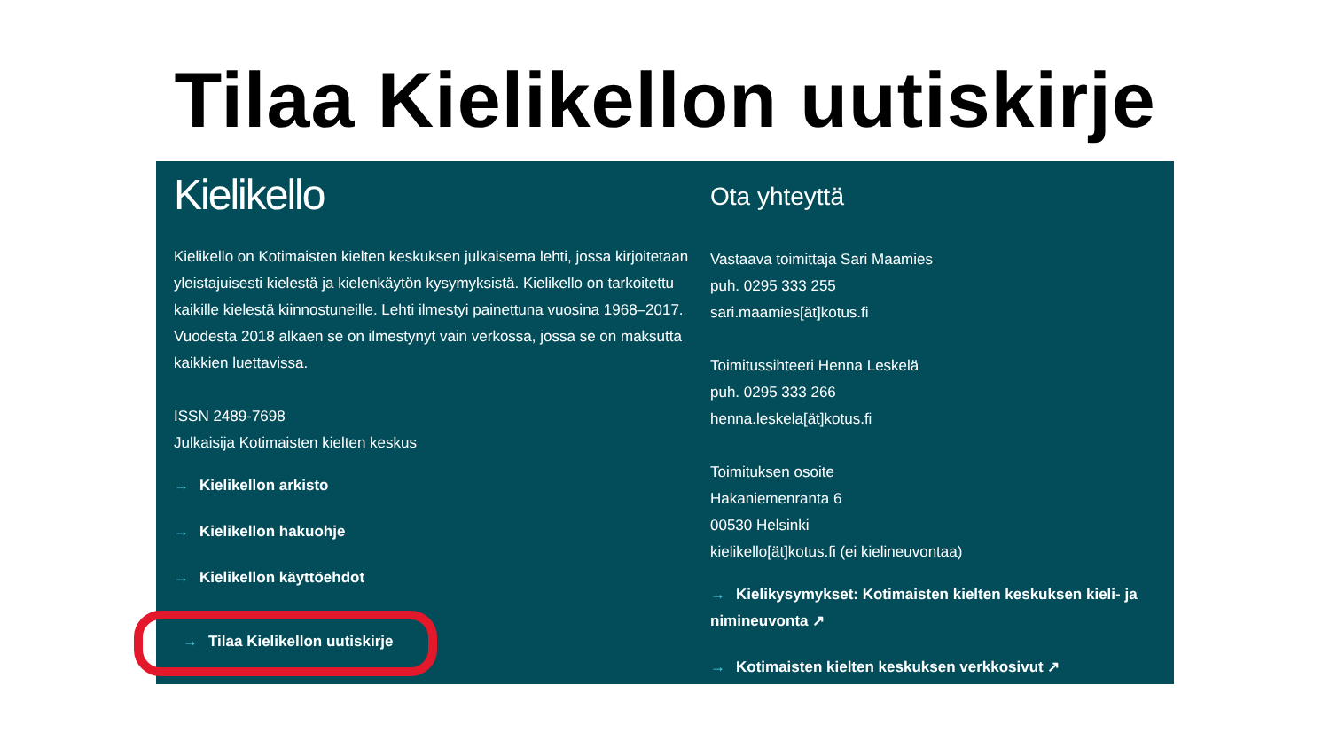Tilaa Kielikellon uutiskirje
Kielikello
Kielikello on Kotimaisten kielten keskuksen julkaisema lehti, jossa kirjoitetaan yleistajuisesti kielestä ja kielenkäytön kysymyksistä. Kielikello on tarkoitettu kaikille kielestä kiinnostuneille. Lehti ilmestyi painettuna vuosina 1968–2017. Vuodesta 2018 alkaen se on ilmestynyt vain verkossa, jossa se on maksutta kaikkien luettavissa.
ISSN 2489-7698
Julkaisija Kotimaisten kielten keskus
→ Kielikellon arkisto
→ Kielikellon hakuohje
→ Kielikellon käyttöehdot
→ Tilaa Kielikellon uutiskirje
Ota yhteyttä
Vastaava toimittaja Sari Maamies
puh. 0295 333 255
sari.maamies[ät]kotus.fi
Toimitussihteeri Henna Leskelä
puh. 0295 333 266
henna.leskela[ät]kotus.fi
Toimituksen osoite
Hakaniemenranta 6
00530 Helsinki
kielikello[ät]kotus.fi (ei kielineuvontaa)
→ Kielikysymykset: Kotimaisten kielten keskuksen kieli- ja nimineuvonta ↗
→ Kotimaisten kielten keskuksen verkkosivut ↗